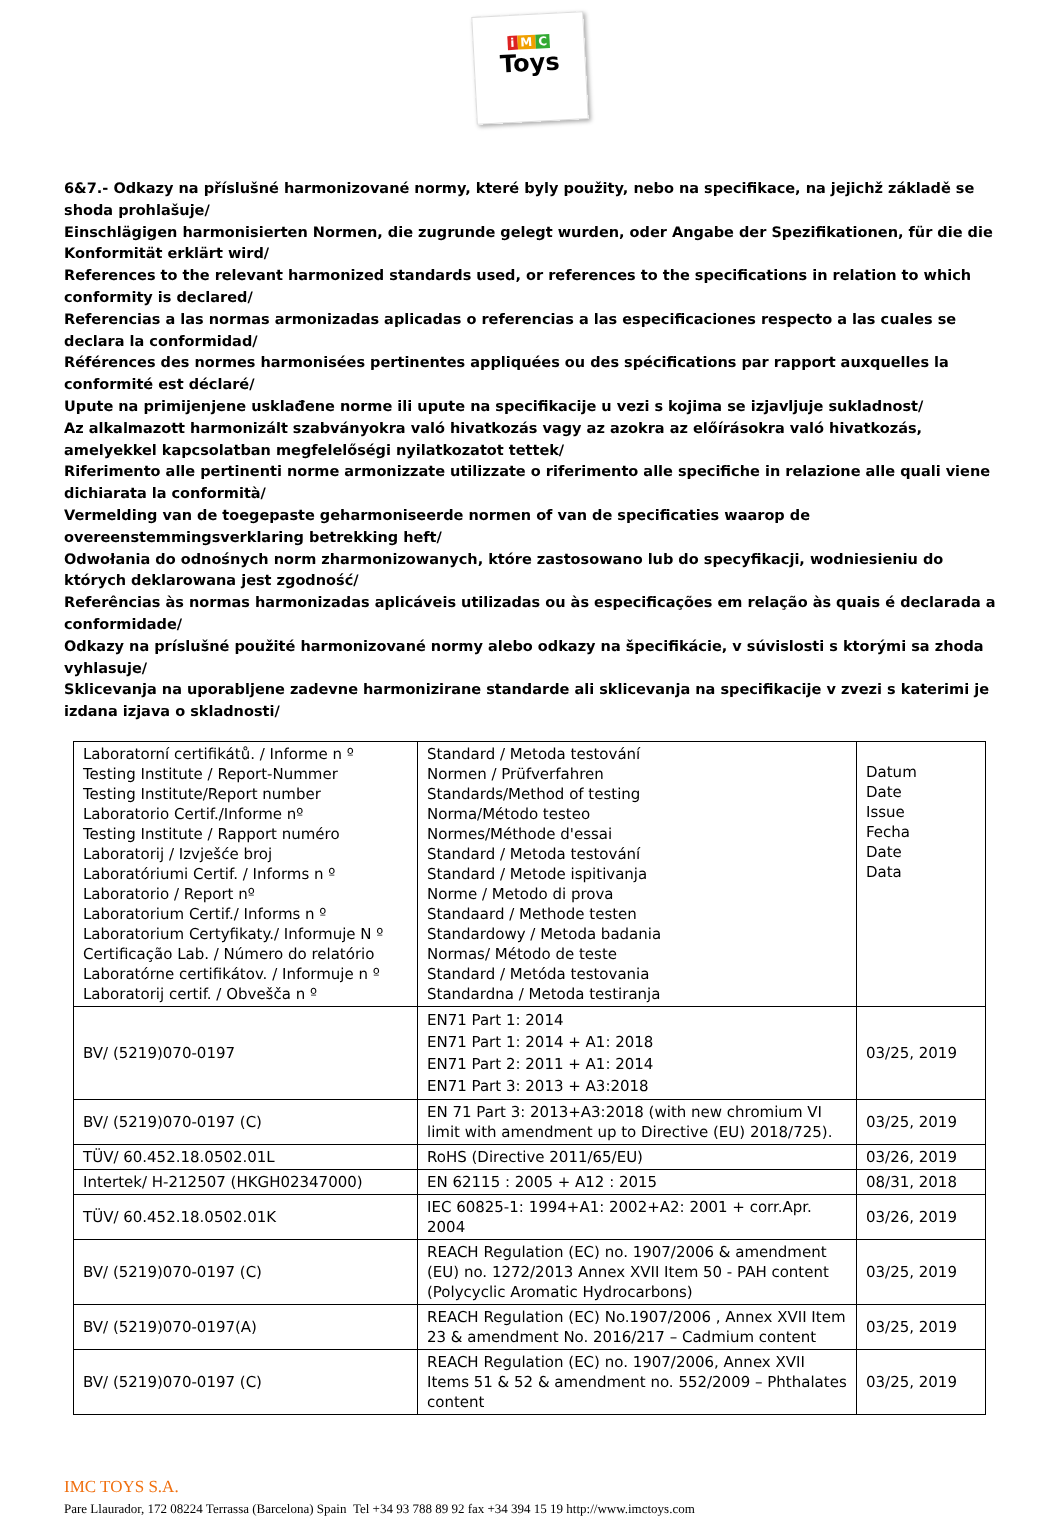i M C
Toys
6&7.- Odkazy na příslušné harmonizované normy, které byly použity, nebo na specifikace, na jejichž základě se shoda prohlašuje/
Einschlägigen harmonisierten Normen, die zugrunde gelegt wurden, oder Angabe der Spezifikationen, für die die Konformität erklärt wird/
References to the relevant harmonized standards used, or references to the specifications in relation to which conformity is declared/
Referencias a las normas armonizadas aplicadas o referencias a las especificaciones respecto a las cuales se declara la conformidad/
Références des normes harmonisées pertinentes appliquées ou des spécifications par rapport auxquelles la conformité est déclaré/
Upute na primijenjene usklađene norme ili upute na specifikacije u vezi s kojima se izjavljuje sukladnost/
Az alkalmazott harmonizált szabványokra való hivatkozás vagy az azokra az előírásokra való hivatkozás, amelyekkel kapcsolatban megfelelőségi nyilatkozatot tettek/
Riferimento alle pertinenti norme armonizzate utilizzate o riferimento alle specifiche in relazione alle quali viene dichiarata la conformità/
Vermelding van de toegepaste geharmoniseerde normen of van de specificaties waarop de overeenstemmingsverklaring betrekking heft/
Odwołania do odnośnych norm zharmonizowanych, które zastosowano lub do specyfikacji, wodniesieniu do których deklarowana jest zgodność/
Referências às normas harmonizadas aplicáveis utilizadas ou às especificações em relação às quais é declarada a conformidade/
Odkazy na príslušné použité harmonizované normy alebo odkazy na špecifikácie, v súvislosti s ktorými sa zhoda vyhlasuje/
Sklicevanja na uporabljene zadevne harmonizirane standarde ali sklicevanja na specifikacije v zvezi s katerimi je izdana izjava o skladnosti/
| Laboratorní certifikátů. / Informe n º Testing Institute / Report-Nummer Testing Institute/Report number Laboratorio Certif./Informe nº Testing Institute / Rapport numéro Laboratorij / Izvješće broj Laboratóriumi Certif. / Informs n º Laboratorio / Report nº Laboratorium Certif./ Informs n º Laboratorium Certyfikaty./ Informuje N º Certificação Lab. / Número do relatório Laboratórne certifikátov. / Informuje n º Laboratorij certif. / Obvešča n º | Standard / Metoda testování Normen / Prüfverfahren Standards/Method of testing Norma/Método testeo Normes/Méthode d'essai Standard / Metoda testování Standard / Metode ispitivanja Norme / Metodo di prova Standaard / Methode testen Standardowy / Metoda badania Normas/ Método de teste Standard / Metóda testovania Standardna / Metoda testiranja | Datum Date Issue Fecha Date Data |
| BV/ (5219)070-0197 | EN71 Part 1: 2014 EN71 Part 1: 2014 + A1: 2018 EN71 Part 2: 2011 + A1: 2014 EN71 Part 3: 2013 + A3:2018 | 03/25, 2019 |
| BV/ (5219)070-0197 (C) | EN 71 Part 3: 2013+A3:2018 (with new chromium VI limit with amendment up to Directive (EU) 2018/725). | 03/25, 2019 |
| TÜV/ 60.452.18.0502.01L | RoHS (Directive 2011/65/EU) | 03/26, 2019 |
| Intertek/ H-212507 (HKGH02347000) | EN 62115 : 2005 + A12 : 2015 | 08/31, 2018 |
| TÜV/ 60.452.18.0502.01K | IEC 60825-1: 1994+A1: 2002+A2: 2001 + corr.Apr. 2004 | 03/26, 2019 |
| BV/ (5219)070-0197 (C) | REACH Regulation (EC) no. 1907/2006 & amendment (EU) no. 1272/2013 Annex XVII Item 50 - PAH content (Polycyclic Aromatic Hydrocarbons) | 03/25, 2019 |
| BV/ (5219)070-0197(A) | REACH Regulation (EC) No.1907/2006 , Annex XVII Item 23 & amendment No. 2016/217 – Cadmium content | 03/25, 2019 |
| BV/ (5219)070-0197 (C) | REACH Regulation (EC) no. 1907/2006, Annex XVII Items 51 & 52 & amendment no. 552/2009 – Phthalates content | 03/25, 2019 |
IMC TOYS S.A.
Pare Llaurador, 172 08224 Terrassa (Barcelona) Spain Tel +34 93 788 89 92 fax +34 394 15 19 http://www.imctoys.com